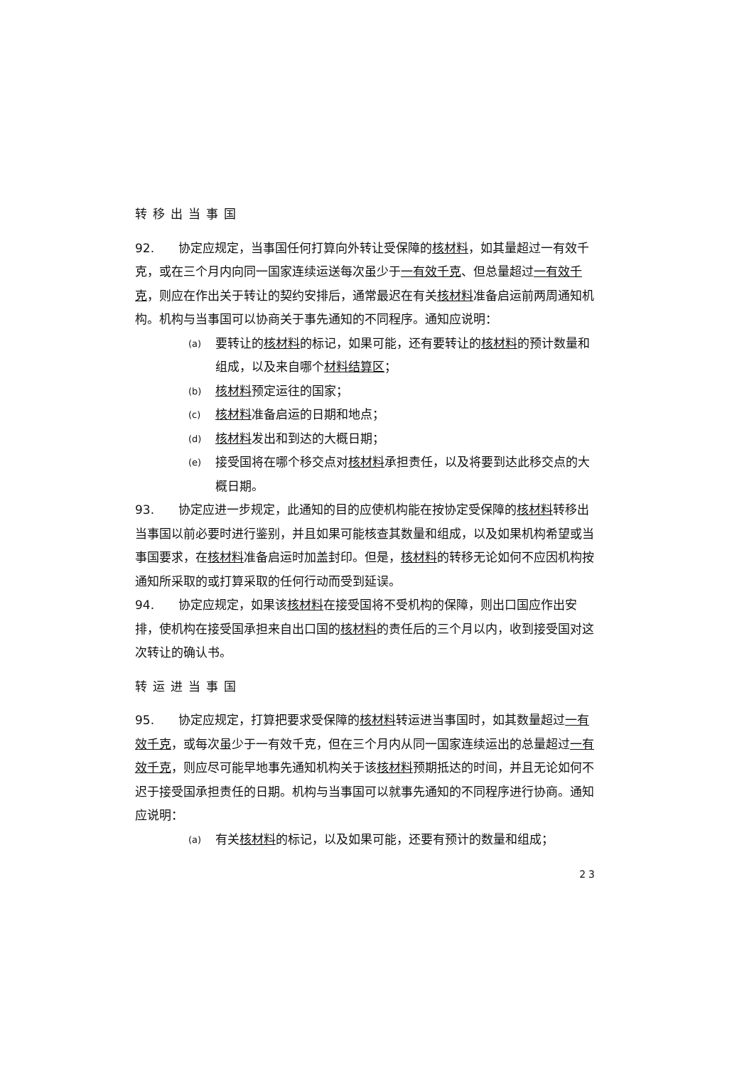转移出当事国
92.　　协定应规定，当事国任何打算向外转让受保障的核材料，如其量超过一有效千克，或在三个月内向同一国家连续运送每次虽少于一有效千克、但总量超过一有效千克，则应在作出关于转让的契约安排后，通常最迟在有关核材料准备启运前两周通知机构。机构与当事国可以协商关于事先通知的不同程序。通知应说明：
(a) 要转让的核材料的标记，如果可能，还有要转让的核材料的预计数量和组成，以及来自哪个材料结算区；
(b) 核材料预定运往的国家；
(c) 核材料准备启运的日期和地点；
(d) 核材料发出和到达的大概日期；
(e) 接受国将在哪个移交点对核材料承担责任，以及将要到达此移交点的大概日期。
93.　　协定应进一步规定，此通知的目的应使机构能在按协定受保障的核材料转移出当事国以前必要时进行鉴别，并且如果可能核查其数量和组成，以及如果机构希望或当事国要求，在核材料准备启运时加盖封印。但是，核材料的转移无论如何不应因机构按通知所采取的或打算采取的任何行动而受到延误。
94.　　协定应规定，如果该核材料在接受国将不受机构的保障，则出口国应作出安排，使机构在接受国承担来自出口国的核材料的责任后的三个月以内，收到接受国对这次转让的确认书。
转运进当事国
95.　　协定应规定，打算把要求受保障的核材料转运进当事国时，如其数量超过一有效千克，或每次虽少于一有效千克，但在三个月内从同一国家连续运出的总量超过一有效千克，则应尽可能早地事先通知机构关于该核材料预期抵达的时间，并且无论如何不迟于接受国承担责任的日期。机构与当事国可以就事先通知的不同程序进行协商。通知应说明：
(a) 有关核材料的标记，以及如果可能，还要有预计的数量和组成；
23